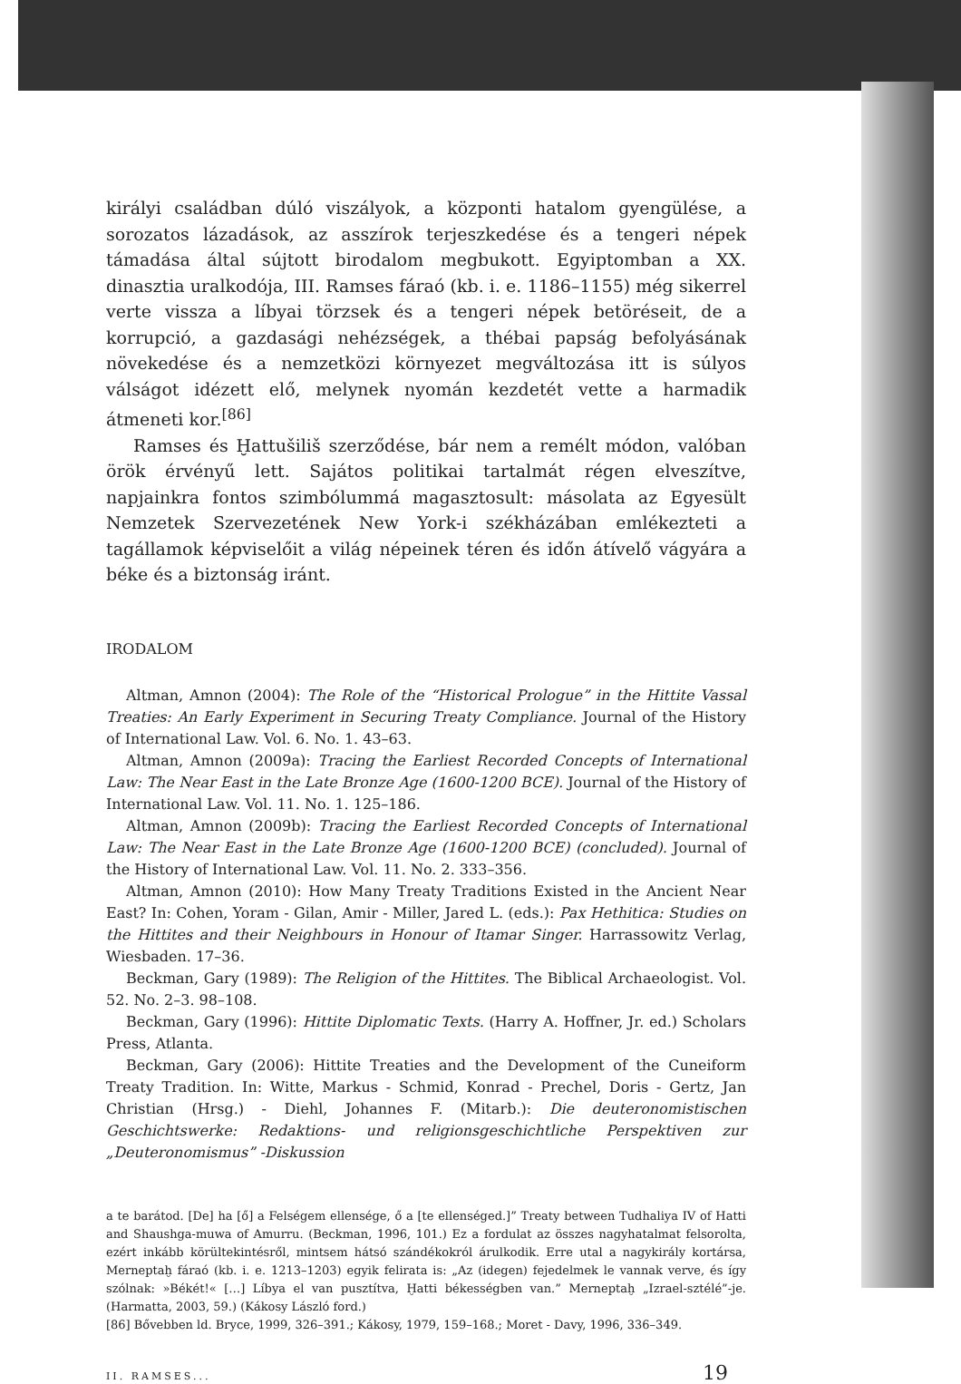királyi családban dúló viszályok, a központi hatalom gyengülése, a sorozatos lázadások, az asszírok terjeszkedése és a tengeri népek támadása által sújtott birodalom megbukott. Egyiptomban a XX. dinasztia uralkodója, III. Ramses fáraó (kb. i. e. 1186–1155) még sikerrel verte vissza a líbyai törzsek és a tengeri népek betöréseit, de a korrupció, a gazdasági nehézségek, a thébai papság befolyásának növekedése és a nemzetközi környezet megváltozása itt is súlyos válságot idézett elő, melynek nyomán kezdetét vette a harmadik átmeneti kor.<sup>[86]</sup>
Ramses és Ḫattušiliš szerződése, bár nem a remélt módon, valóban örök érvényű lett. Sajátos politikai tartalmát régen elveszítve, napjainkra fontos szimbólummá magasztosult: másolata az Egyesült Nemzetek Szervezetének New York-i székházában emlékezteti a tagállamok képviselőit a világ népeinek téren és időn átívelő vágyára a béke és a biztonság iránt.
IRODALOM
Altman, Amnon (2004): The Role of the “Historical Prologue” in the Hittite Vassal Treaties: An Early Experiment in Securing Treaty Compliance. Journal of the History of International Law. Vol. 6. No. 1. 43–63.
Altman, Amnon (2009a): Tracing the Earliest Recorded Concepts of International Law: The Near East in the Late Bronze Age (1600-1200 BCE). Journal of the History of International Law. Vol. 11. No. 1. 125–186.
Altman, Amnon (2009b): Tracing the Earliest Recorded Concepts of International Law: The Near East in the Late Bronze Age (1600-1200 BCE) (concluded). Journal of the History of International Law. Vol. 11. No. 2. 333–356.
Altman, Amnon (2010): How Many Treaty Traditions Existed in the Ancient Near East? In: Cohen, Yoram - Gilan, Amir - Miller, Jared L. (eds.): Pax Hethitica: Studies on the Hittites and their Neighbours in Honour of Itamar Singer. Harrassowitz Verlag, Wiesbaden. 17–36.
Beckman, Gary (1989): The Religion of the Hittites. The Biblical Archaeologist. Vol. 52. No. 2–3. 98–108.
Beckman, Gary (1996): Hittite Diplomatic Texts. (Harry A. Hoffner, Jr. ed.) Scholars Press, Atlanta.
Beckman, Gary (2006): Hittite Treaties and the Development of the Cuneiform Treaty Tradition. In: Witte, Markus - Schmid, Konrad - Prechel, Doris - Gertz, Jan Christian (Hrsg.) - Diehl, Johannes F. (Mitarb.): Die deuteronomistischen Geschichtswerke: Redaktions- und religionsgeschichtliche Perspektiven zur „Deuteronomismus” -Diskussion
a te barátod. [De] ha [ő] a Felségem ellensége, ő a [te ellenséged.]” Treaty between Tudhaliya IV of Hatti and Shaushga-muwa of Amurru. (Beckman, 1996, 101.) Ez a fordulat az összes nagyhatalmat felsorolta, ezért inkább körültekintésről, mintsem hátsó szándékokról árulkodik. Erre utal a nagykirály kortársa, Merneptaḫ fáraó (kb. i. e. 1213–1203) egyik felirata is: „Az (idegen) fejedelmek le vannak verve, és így szólnak: »Békét!« […] Líbya el van pusztítva, Ḫatti békességben van.” Merneptaḫ „Izrael-sztélé”-je. (Harmatta, 2003, 59.) (Kákosy László ford.)
[86] Bővebben ld. Bryce, 1999, 326–391.; Kákosy, 1979, 159–168.; Moret - Davy, 1996, 336–349.
II. RAMSES... 19